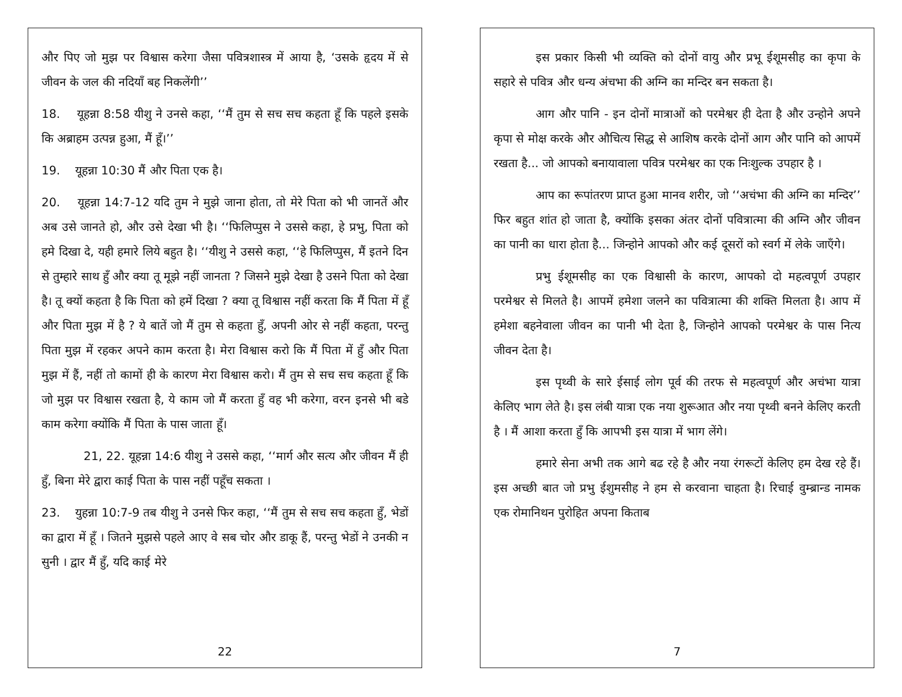और पिए जो मुझ पर विश्वास करेगा जैसा पवित्रशास्त्र में आया है, ‘उसके हृदय में से जीवन के जल की नदियाँ बह निकलेंगी’’
18. यूहन्ना 8:58 यीशु ने उनसे कहा, ‘‘मैं तुम से सच सच कहता हूँ कि पहले इसके कि अब्राहम उत्पन्न हुआ, मैं हूँ।’’
19. यूहन्ना 10:30 मैं और पिता एक है।
20. यूहन्ना 14:7-12 यदि तुम ने मुझे जाना होता, तो मेरे पिता को भी जानतें और अब उसे जानते हो, और उसे देखा भी है। ‘‘फिलिप्पुस ने उससे कहा, हे प्रभु, पिता को हमे दिखा दे, यही हमारे लिये बहुत है। ‘‘यीशु ने उससे कहा, ‘‘हे फिलिप्पुस, मैं इतने दिन से तुम्हारे साथ हुँ और क्या तू मूझे नहीं जानता ? जिसने मुझे देखा है उसने पिता को देखा है। तू क्यों कहता है कि पिता को हमें दिखा ? क्या तू विश्वास नहीं करता कि मैं पिता में हूँ और पिता मुझ में है ? ये बातें जो मैं तुम से कहता हुँ, अपनी ओर से नहीं कहता, परन्तु पिता मुझ में रहकर अपने काम करता है। मेरा विश्वास करो कि मैं पिता में हुँ और पिता मुझ में हैं, नहीं तो कामों ही के कारण मेरा विश्वास करो। मैं तुम से सच सच कहता हूँ कि जो मुझ पर विश्वास रखता है, ये काम जो मैं करता हुँ वह भी करेगा, वरन इनसे भी बडे काम करेगा क्योंकि मैं पिता के पास जाता हूँ।
21, 22. यूहन्ना 14:6 यीशु ने उससे कहा, ‘‘मार्ग और सत्य और जीवन मैं ही हुँ, बिना मेरे द्वारा काई पिता के पास नहीं पहूँच सकता ।
23. युहन्ना 10:7-9 तब यीशु ने उनसे फिर कहा, ‘‘मैं तुम से सच सच कहता हुँ, भेडों का द्वारा में हूँ । जितने मुझसे पहले आए वे सब चोर और डाकू हैं, परन्तु भेडों ने उनकी न सुनी । द्वार मैं हुँ, यदि काई मेरे
22
इस प्रकार किसी भी व्यक्ति को दोनों वायु और प्रभू ईशूमसीह का कृपा के सहारे से पवित्र और धन्य अंचभा की अग्नि का मन्दिर बन सकता है।
आग और पानि - इन दोनों मात्राओं को परमेश्वर ही देता है और उन्होने अपने कृपा से मोक्ष करके और औचित्य सिद्ध से आशिष करके दोनों आग और पानि को आपमें रखता है... जो आपको बनायावाला पवित्र परमेश्वर का एक निःशुल्क उपहार है ।
आप का रूपांतरण प्राप्त हुआ मानव शरीर, जो ‘‘अचंभा की अग्नि का मन्दिर’’ फिर बहुत शांत हो जाता है, क्योंकि इसका अंतर दोनों पवित्रात्मा की अग्नि और जीवन का पानी का धारा होता है... जिन्होने आपको और कई दूसरों को स्वर्ग में लेके जाएँगे।
प्रभु ईशूमसीह का एक विश्वासी के कारण, आपको दो महत्वपूर्ण उपहार परमेश्वर से मिलते है। आपमें हमेशा जलने का पवित्रात्मा की शक्ति मिलता है। आप में हमेशा बहनेवाला जीवन का पानी भी देता है, जिन्होने आपको परमेश्वर के पास नित्य जीवन देता है।
इस पृथ्वी के सारे ईसाई लोग पूर्व की तरफ से महत्वपूर्ण और अचंभा यात्रा केलिए भाग लेते है। इस लंबी यात्रा एक नया शुरूआत और नया पृथ्वी बनने केलिए करती है । मैं आशा करता हुँ कि आपभी इस यात्रा में भाग लेंगे।
हमारे सेना अभी तक आगे बढ रहे है और नया रंगरूटों केलिए हम देख रहे हैं। इस अच्छी बात जो प्रभु ईशुमसीह ने हम से करवाना चाहता है। रिचाई वुम्ब्रान्ड नामक एक रोमानिथन पुरोहित अपना किताब
7